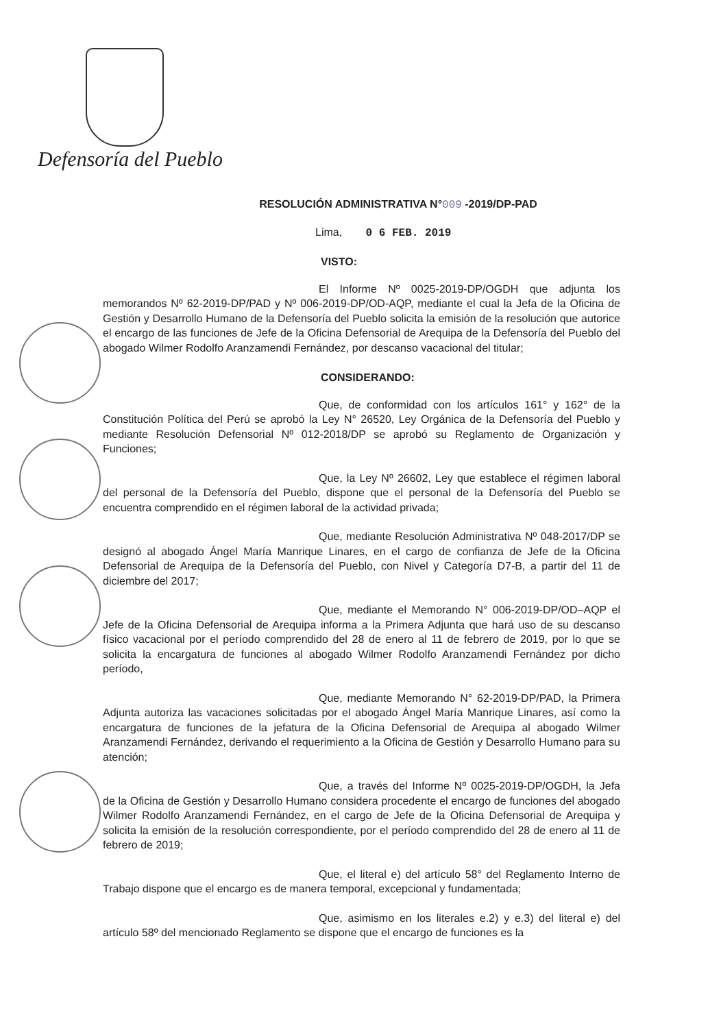Defensoría del Pueblo
RESOLUCIÓN ADMINISTRATIVA N°009 -2019/DP-PAD
Lima, 0 6 FEB. 2019
VISTO:
El Informe Nº 0025-2019-DP/OGDH que adjunta los memorandos Nº 62-2019-DP/PAD y Nº 006-2019-DP/OD-AQP, mediante el cual la Jefa de la Oficina de Gestión y Desarrollo Humano de la Defensoría del Pueblo solicita la emisión de la resolución que autorice el encargo de las funciones de Jefe de la Oficina Defensorial de Arequipa de la Defensoría del Pueblo del abogado Wilmer Rodolfo Aranzamendi Fernández, por descanso vacacional del titular;
CONSIDERANDO:
Que, de conformidad con los artículos 161° y 162° de la Constitución Política del Perú se aprobó la Ley N° 26520, Ley Orgánica de la Defensoría del Pueblo y mediante Resolución Defensorial Nº 012-2018/DP se aprobó su Reglamento de Organización y Funciones;
Que, la Ley Nº 26602, Ley que establece el régimen laboral del personal de la Defensoría del Pueblo, dispone que el personal de la Defensoría del Pueblo se encuentra comprendido en el régimen laboral de la actividad privada;
Que, mediante Resolución Administrativa Nº 048-2017/DP se designó al abogado Ángel María Manrique Linares, en el cargo de confianza de Jefe de la Oficina Defensorial de Arequipa de la Defensoría del Pueblo, con Nivel y Categoría D7-B, a partir del 11 de diciembre del 2017;
Que, mediante el Memorando N° 006-2019-DP/OD–AQP el Jefe de la Oficina Defensorial de Arequipa informa a la Primera Adjunta que hará uso de su descanso físico vacacional por el período comprendido del 28 de enero al 11 de febrero de 2019, por lo que se solicita la encargatura de funciones al abogado Wilmer Rodolfo Aranzamendi Fernández por dicho período,
Que, mediante Memorando N° 62-2019-DP/PAD, la Primera Adjunta autoriza las vacaciones solicitadas por el abogado Ángel María Manrique Linares, así como la encargatura de funciones de la jefatura de la Oficina Defensorial de Arequipa al abogado Wilmer Aranzamendi Fernández, derivando el requerimiento a la Oficina de Gestión y Desarrollo Humano para su atención;
Que, a través del Informe Nº 0025-2019-DP/OGDH, la Jefa de la Oficina de Gestión y Desarrollo Humano considera procedente el encargo de funciones del abogado Wilmer Rodolfo Aranzamendi Fernández, en el cargo de Jefe de la Oficina Defensorial de Arequipa y solicita la emisión de la resolución correspondiente, por el período comprendido del 28 de enero al 11 de febrero de 2019;
Que, el literal e) del artículo 58° del Reglamento Interno de Trabajo dispone que el encargo es de manera temporal, excepcional y fundamentada;
Que, asimismo en los literales e.2) y e.3) del literal e) del artículo 58º del mencionado Reglamento se dispone que el encargo de funciones es la